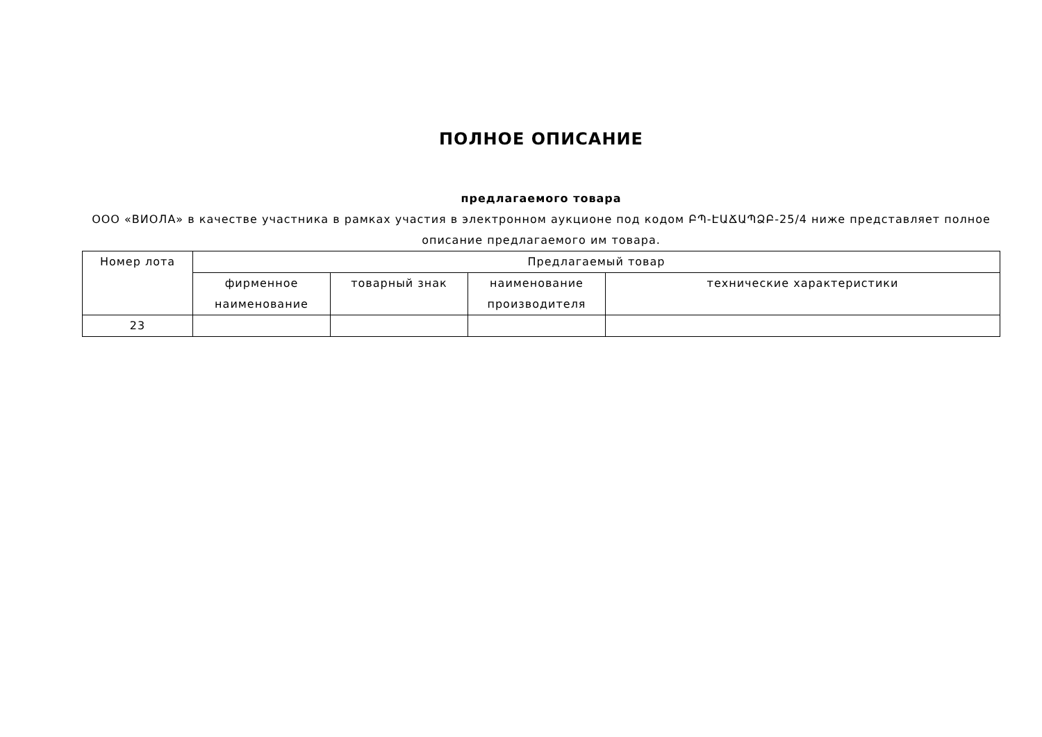ПОЛНОЕ ОПИСАНИЕ
предлагаемого товара
ООО «ВИОЛА» в качестве участника в рамках участия в электронном аукционе под кодом ԲՊ-ԷԱՃԱՊՁԲ-25/4 ниже представляет полное описание предлагаемого им товара.
| Номер лота | Предлагаемый товар | | | |
| --- | --- | --- | --- | --- |
| | фирменное наименование | товарный знак | наименование производителя | технические характеристики |
| 23 | | | | |